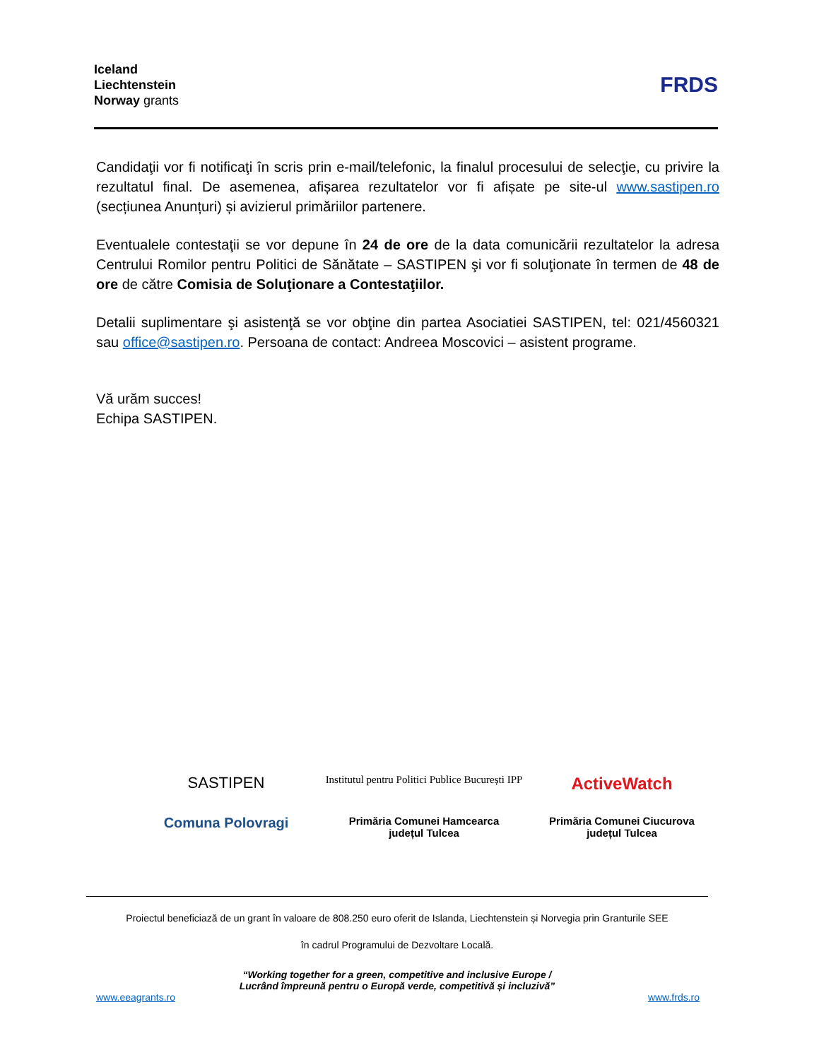Iceland
Liechtenstein
Norway grants
FRDS
Candidaţii vor fi notificaţi în scris prin e-mail/telefonic, la finalul procesului de selecţie, cu privire la rezultatul final. De asemenea, afișarea rezultatelor vor fi afișate pe site-ul www.sastipen.ro (secțiunea Anunțuri) și avizierul primăriilor partenere.
Eventualele contestaţii se vor depune în 24 de ore de la data comunicării rezultatelor la adresa Centrului Romilor pentru Politici de Sănătate – SASTIPEN şi vor fi soluţionate în termen de 48 de ore de către Comisia de Soluţionare a Contestaţiilor.
Detalii suplimentare şi asistenţă se vor obţine din partea Asociatiei SASTIPEN, tel: 021/4560321 sau office@sastipen.ro. Persoana de contact: Andreea Moscovici – asistent programe.
Vă urăm succes!
Echipa SASTIPEN.
SASTIPEN
Institutul pentru Politici Publice București IPP
ActiveWatch
Comuna Polovragi
Primăria Comunei Hamcearca
județul Tulcea
Primăria Comunei Ciucurova
județul Tulcea
Proiectul beneficiază de un grant în valoare de 808.250 euro oferit de Islanda, Liechtenstein și Norvegia prin Granturile SEE
în cadrul Programului de Dezvoltare Locală.
“Working together for a green, competitive and inclusive Europe /
Lucrând împreună pentru o Europă verde, competitivă și incluzivă”
www.eeagrants.ro www.frds.ro